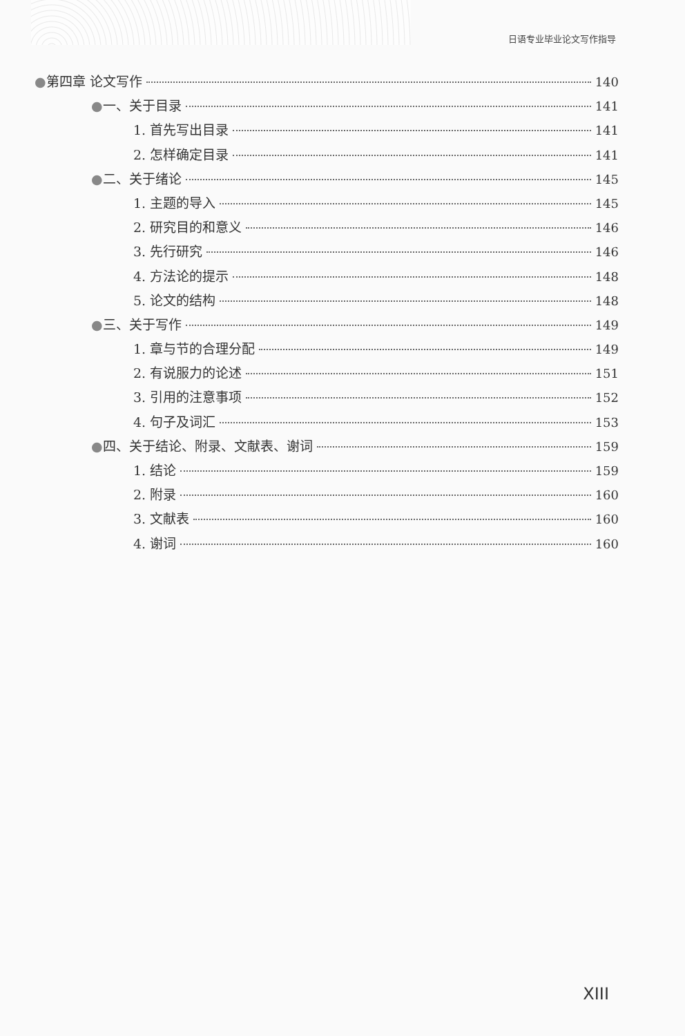日语专业毕业论文写作指导
●第四章 论文写作 140
●一、关于目录 141
1. 首先写出目录 141
2. 怎样确定目录 141
●二、关于绪论 145
1. 主题的导入 145
2. 研究目的和意义 146
3. 先行研究 146
4. 方法论的提示 148
5. 论文的结构 148
●三、关于写作 149
1. 章与节的合理分配 149
2. 有说服力的论述 151
3. 引用的注意事项 152
4. 句子及词汇 153
●四、关于结论、附录、文献表、谢词 159
1. 结论 159
2. 附录 160
3. 文献表 160
4. 谢词 160
XIII